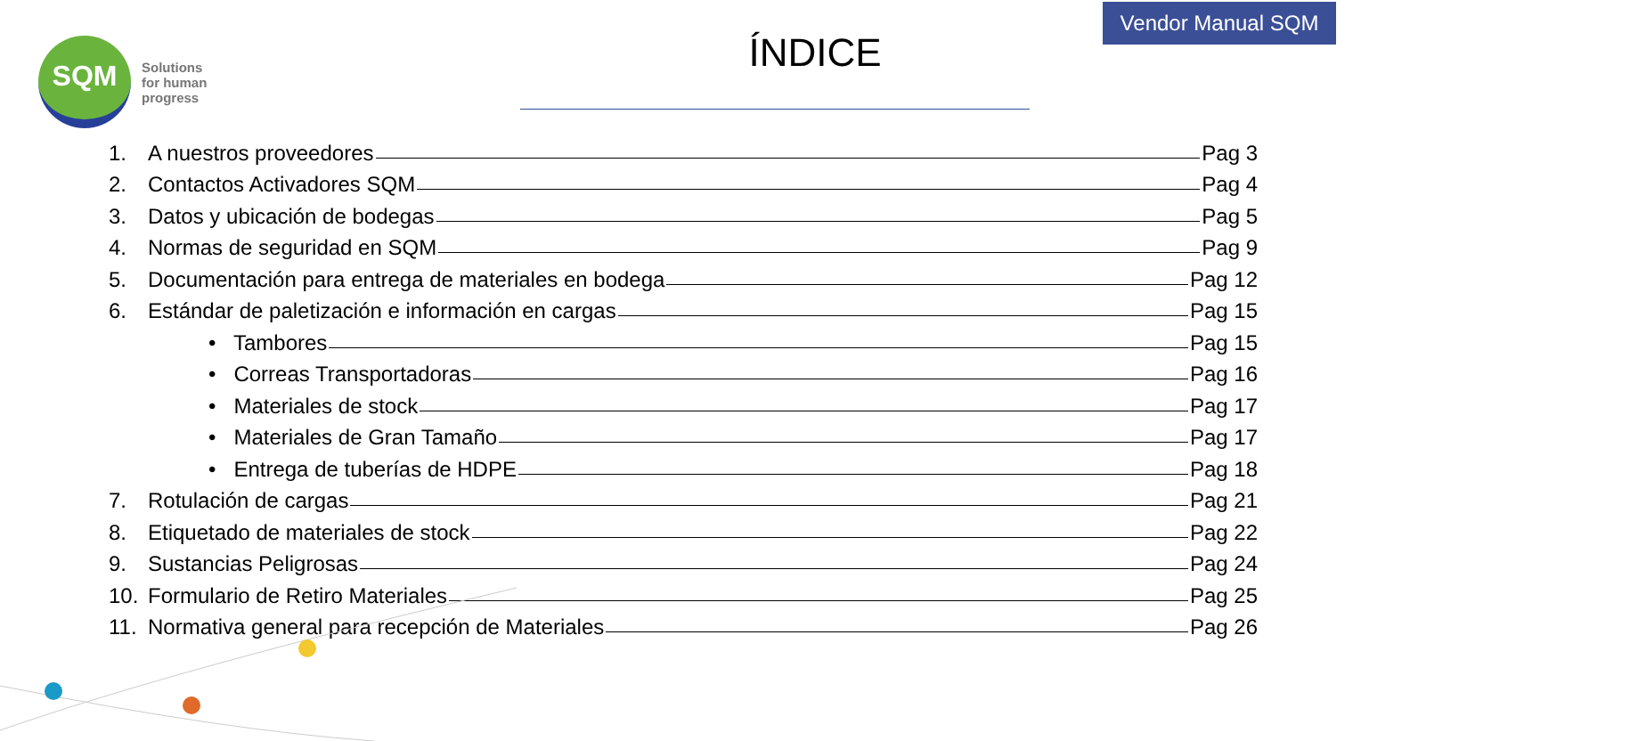Vendor Manual SQM
SQM
Solutions
for human
progress
ÍNDICE
1. A nuestros proveedores Pag 3
2. Contactos Activadores SQM Pag 4
3. Datos y ubicación de bodegas Pag 5
4. Normas de seguridad en SQM Pag 9
5. Documentación para entrega de materiales en bodega Pag 12
6. Estándar de paletización e información en cargas Pag 15
• Tambores Pag 15
• Correas Transportadoras Pag 16
• Materiales de stock Pag 17
• Materiales de Gran Tamaño Pag 17
• Entrega de tuberías de HDPE Pag 18
7. Rotulación de cargas Pag 21
8. Etiquetado de materiales de stock Pag 22
9. Sustancias Peligrosas Pag 24
10. Formulario de Retiro Materiales Pag 25
11. Normativa general para recepción de Materiales Pag 26